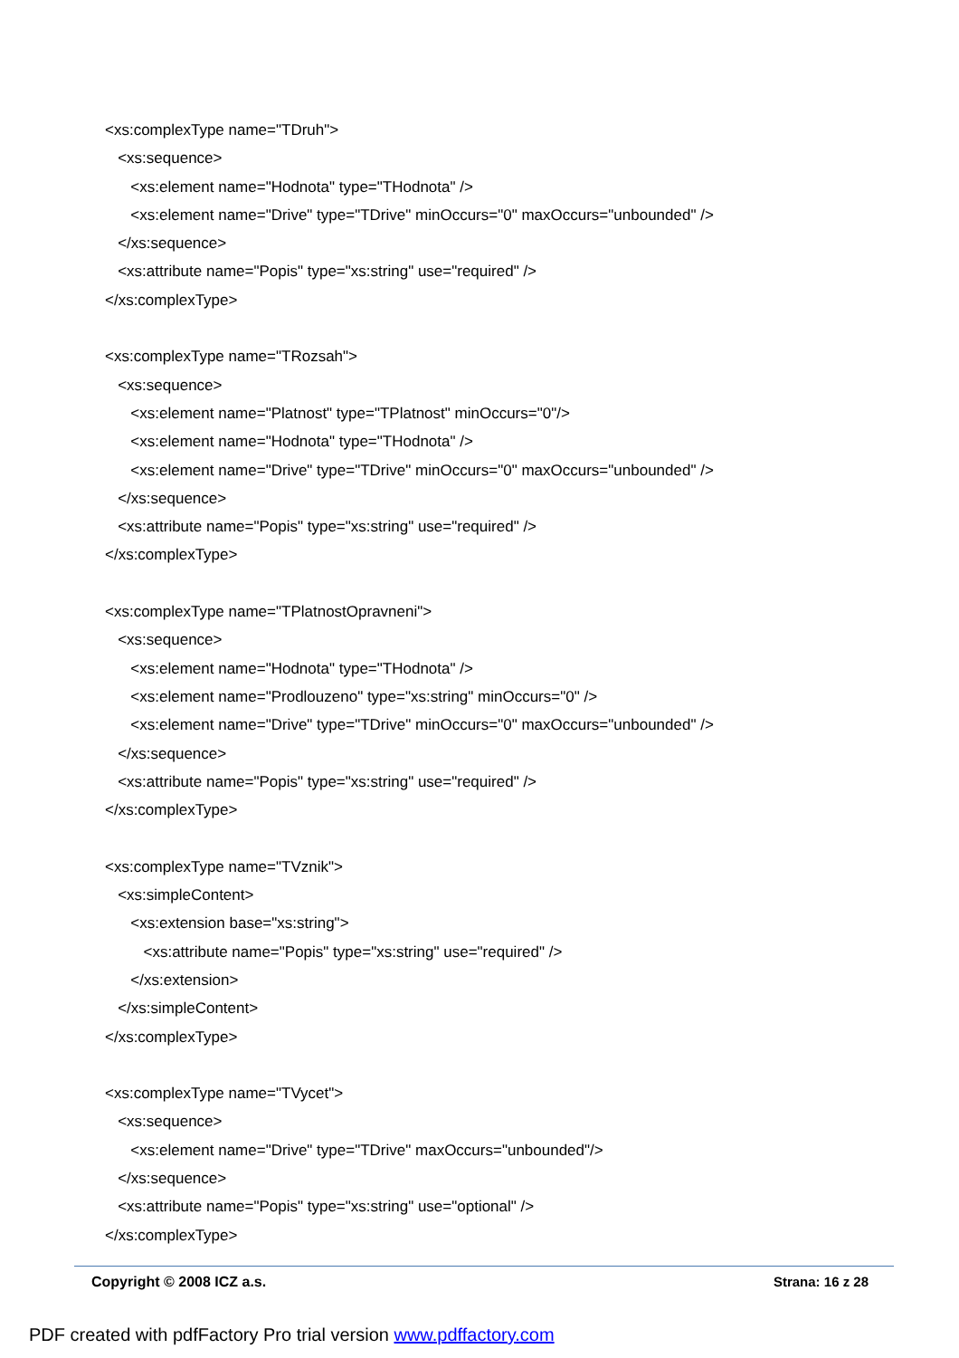<xs:complexType name="TDruh">
<xs:sequence>
<xs:element name="Hodnota" type="THodnota" />
<xs:element name="Drive" type="TDrive" minOccurs="0" maxOccurs="unbounded" />
</xs:sequence>
<xs:attribute name="Popis" type="xs:string" use="required" />
</xs:complexType>
<xs:complexType name="TRozsah">
<xs:sequence>
<xs:element name="Platnost" type="TPlatnost" minOccurs="0"/>
<xs:element name="Hodnota" type="THodnota" />
<xs:element name="Drive" type="TDrive" minOccurs="0" maxOccurs="unbounded" />
</xs:sequence>
<xs:attribute name="Popis" type="xs:string" use="required" />
</xs:complexType>
<xs:complexType name="TPlatnostOpravneni">
<xs:sequence>
<xs:element name="Hodnota" type="THodnota" />
<xs:element name="Prodlouzeno" type="xs:string" minOccurs="0" />
<xs:element name="Drive" type="TDrive" minOccurs="0" maxOccurs="unbounded" />
</xs:sequence>
<xs:attribute name="Popis" type="xs:string" use="required" />
</xs:complexType>
<xs:complexType name="TVznik">
<xs:simpleContent>
<xs:extension base="xs:string">
<xs:attribute name="Popis" type="xs:string" use="required" />
</xs:extension>
</xs:simpleContent>
</xs:complexType>
<xs:complexType name="TVycet">
<xs:sequence>
<xs:element name="Drive" type="TDrive" maxOccurs="unbounded"/>
</xs:sequence>
<xs:attribute name="Popis" type="xs:string" use="optional" />
</xs:complexType>
Copyright © 2008 ICZ a.s. Strana: 16 z 28
PDF created with pdfFactory Pro trial version www.pdffactory.com